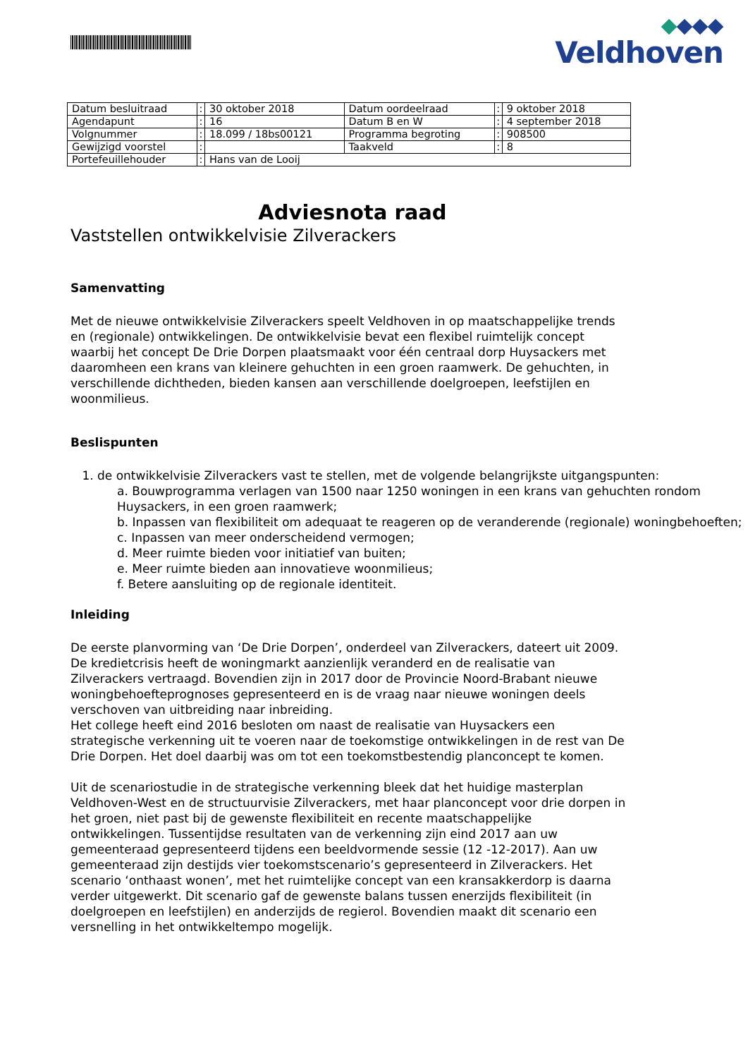Veldhoven
| Datum besluitraad | : | 30 oktober 2018 | Datum oordeelraad | : | 9 oktober 2018 |
| Agendapunt | : | 16 | Datum B en W | : | 4 september 2018 |
| Volgnummer | : | 18.099 / 18bs00121 | Programma begroting | : | 908500 |
| Gewijzigd voorstel | : | | Taakveld | : | 8 |
| Portefeuillehouder | : | Hans van de Looij | | | |
Adviesnota raad
Vaststellen ontwikkelvisie Zilverackers
Samenvatting
Met de nieuwe ontwikkelvisie Zilverackers speelt Veldhoven in op maatschappelijke trends en (regionale) ontwikkelingen. De ontwikkelvisie bevat een flexibel ruimtelijk concept waarbij het concept De Drie Dorpen plaatsmaakt voor één centraal dorp Huysackers met daaromheen een krans van kleinere gehuchten in een groen raamwerk. De gehuchten, in verschillende dichtheden, bieden kansen aan verschillende doelgroepen, leefstijlen en woonmilieus.
Beslispunten
1. de ontwikkelvisie Zilverackers vast te stellen, met de volgende belangrijkste uitgangspunten:
a. Bouwprogramma verlagen van 1500 naar 1250 woningen in een krans van gehuchten rondom Huysackers, in een groen raamwerk;
b. Inpassen van flexibiliteit om adequaat te reageren op de veranderende (regionale) woningbehoeften;
c. Inpassen van meer onderscheidend vermogen;
d. Meer ruimte bieden voor initiatief van buiten;
e. Meer ruimte bieden aan innovatieve woonmilieus;
f. Betere aansluiting op de regionale identiteit.
Inleiding
De eerste planvorming van ‘De Drie Dorpen’, onderdeel van Zilverackers, dateert uit 2009. De kredietcrisis heeft de woningmarkt aanzienlijk veranderd en de realisatie van Zilverackers vertraagd. Bovendien zijn in 2017 door de Provincie Noord-Brabant nieuwe woningbehoefteprognoses gepresenteerd en is de vraag naar nieuwe woningen deels verschoven van uitbreiding naar inbreiding.
Het college heeft eind 2016 besloten om naast de realisatie van Huysackers een strategische verkenning uit te voeren naar de toekomstige ontwikkelingen in de rest van De Drie Dorpen. Het doel daarbij was om tot een toekomstbestendig planconcept te komen.
Uit de scenariostudie in de strategische verkenning bleek dat het huidige masterplan Veldhoven-West en de structuurvisie Zilverackers, met haar planconcept voor drie dorpen in het groen, niet past bij de gewenste flexibiliteit en recente maatschappelijke ontwikkelingen. Tussentijdse resultaten van de verkenning zijn eind 2017 aan uw gemeenteraad gepresenteerd tijdens een beeldvormende sessie (12 -12-2017). Aan uw gemeenteraad zijn destijds vier toekomstscenario’s gepresenteerd in Zilverackers. Het scenario ‘onthaast wonen’, met het ruimtelijke concept van een kransakkerdorp is daarna verder uitgewerkt. Dit scenario gaf de gewenste balans tussen enerzijds flexibiliteit (in doelgroepen en leefstijlen) en anderzijds de regierol. Bovendien maakt dit scenario een versnelling in het ontwikkeltempo mogelijk.